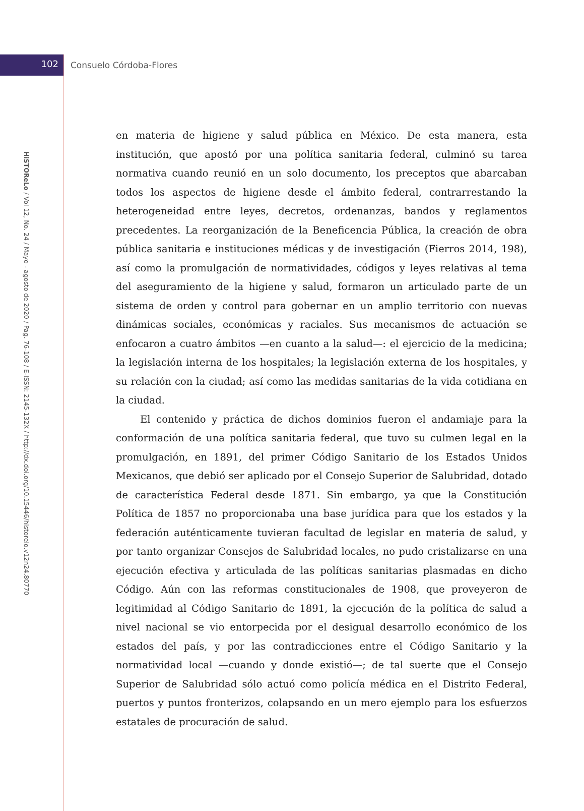102
Consuelo Córdoba-Flores
HiSTOReLo / Vol 12, No. 24 / Mayo - agosto de 2020 / Pag. 76-108 / E-ISSN: 2145-132X / http://dx.doi.org/10.15446/historelo.v12n24.80770
en materia de higiene y salud pública en México. De esta manera, esta institución, que apostó por una política sanitaria federal, culminó su tarea normativa cuando reunió en un solo documento, los preceptos que abarcaban todos los aspectos de higiene desde el ámbito federal, contrarrestando la heterogeneidad entre leyes, decretos, ordenanzas, bandos y reglamentos precedentes. La reorganización de la Beneficencia Pública, la creación de obra pública sanitaria e instituciones médicas y de investigación (Fierros 2014, 198), así como la promulgación de normatividades, códigos y leyes relativas al tema del aseguramiento de la higiene y salud, formaron un articulado parte de un sistema de orden y control para gobernar en un amplio territorio con nuevas dinámicas sociales, económicas y raciales. Sus mecanismos de actuación se enfocaron a cuatro ámbitos —en cuanto a la salud—: el ejercicio de la medicina; la legislación interna de los hospitales; la legislación externa de los hospitales, y su relación con la ciudad; así como las medidas sanitarias de la vida cotidiana en la ciudad.
El contenido y práctica de dichos dominios fueron el andamiaje para la conformación de una política sanitaria federal, que tuvo su culmen legal en la promulgación, en 1891, del primer Código Sanitario de los Estados Unidos Mexicanos, que debió ser aplicado por el Consejo Superior de Salubridad, dotado de característica Federal desde 1871. Sin embargo, ya que la Constitución Política de 1857 no proporcionaba una base jurídica para que los estados y la federación auténticamente tuvieran facultad de legislar en materia de salud, y por tanto organizar Consejos de Salubridad locales, no pudo cristalizarse en una ejecución efectiva y articulada de las políticas sanitarias plasmadas en dicho Código. Aún con las reformas constitucionales de 1908, que proveyeron de legitimidad al Código Sanitario de 1891, la ejecución de la política de salud a nivel nacional se vio entorpecida por el desigual desarrollo económico de los estados del país, y por las contradicciones entre el Código Sanitario y la normatividad local —cuando y donde existió—; de tal suerte que el Consejo Superior de Salubridad sólo actuó como policía médica en el Distrito Federal, puertos y puntos fronterizos, colapsando en un mero ejemplo para los esfuerzos estatales de procuración de salud.